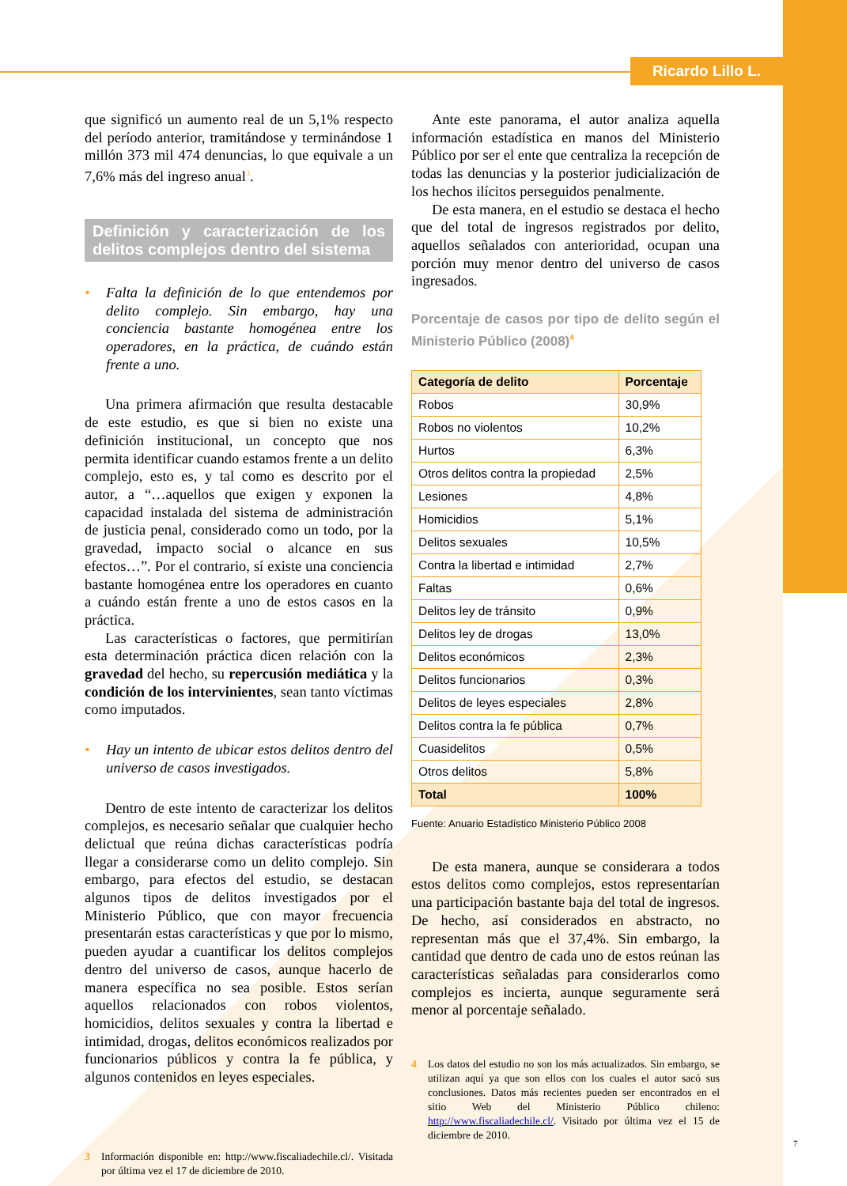Ricardo Lillo L.
que significó un aumento real de un 5,1% respecto del período anterior, tramitándose y terminándose 1 millón 373 mil 474 denuncias, lo que equivale a un 7,6% más del ingreso anual<sup>3</sup>.
Definición y caracterización de los delitos complejos dentro del sistema
• Falta la definición de lo que entendemos por delito complejo. Sin embargo, hay una conciencia bastante homogénea entre los operadores, en la práctica, de cuándo están frente a uno.
Una primera afirmación que resulta destacable de este estudio, es que si bien no existe una definición institucional, un concepto que nos permita identificar cuando estamos frente a un delito complejo, esto es, y tal como es descrito por el autor, a “…aquellos que exigen y exponen la capacidad instalada del sistema de administración de justicia penal, considerado como un todo, por la gravedad, impacto social o alcance en sus efectos…”. Por el contrario, sí existe una conciencia bastante homogénea entre los operadores en cuanto a cuándo están frente a uno de estos casos en la práctica.
Las características o factores, que permitirían esta determinación práctica dicen relación con la gravedad del hecho, su repercusión mediática y la condición de los intervinientes, sean tanto víctimas como imputados.
• Hay un intento de ubicar estos delitos dentro del universo de casos investigados.
Dentro de este intento de caracterizar los delitos complejos, es necesario señalar que cualquier hecho delictual que reúna dichas características podría llegar a considerarse como un delito complejo. Sin embargo, para efectos del estudio, se destacan algunos tipos de delitos investigados por el Ministerio Público, que con mayor frecuencia presentarán estas características y que por lo mismo, pueden ayudar a cuantificar los delitos complejos dentro del universo de casos, aunque hacerlo de manera específica no sea posible. Estos serían aquellos relacionados con robos violentos, homicidios, delitos sexuales y contra la libertad e intimidad, drogas, delitos económicos realizados por funcionarios públicos y contra la fe pública, y algunos contenidos en leyes especiales.
3 Información disponible en: http://www.fiscaliadechile.cl/. Visitada por última vez el 17 de diciembre de 2010.
Ante este panorama, el autor analiza aquella información estadística en manos del Ministerio Público por ser el ente que centraliza la recepción de todas las denuncias y la posterior judicialización de los hechos ilícitos perseguidos penalmente.
De esta manera, en el estudio se destaca el hecho que del total de ingresos registrados por delito, aquellos señalados con anterioridad, ocupan una porción muy menor dentro del universo de casos ingresados.
Porcentaje de casos por tipo de delito según el Ministerio Público (2008)<sup>4</sup>
| Categoría de delito | Porcentaje |
| --- | --- |
| Robos | 30,9% |
| Robos no violentos | 10,2% |
| Hurtos | 6,3% |
| Otros delitos contra la propiedad | 2,5% |
| Lesiones | 4,8% |
| Homicidios | 5,1% |
| Delitos sexuales | 10,5% |
| Contra la libertad e intimidad | 2,7% |
| Faltas | 0,6% |
| Delitos ley de tránsito | 0,9% |
| Delitos ley de drogas | 13,0% |
| Delitos económicos | 2,3% |
| Delitos funcionarios | 0,3% |
| Delitos de leyes especiales | 2,8% |
| Delitos contra la fe pública | 0,7% |
| Cuasidelitos | 0,5% |
| Otros delitos | 5,8% |
| Total | 100% |
Fuente: Anuario Estadístico Ministerio Público 2008
De esta manera, aunque se considerara a todos estos delitos como complejos, estos representarían una participación bastante baja del total de ingresos. De hecho, así considerados en abstracto, no representan más que el 37,4%. Sin embargo, la cantidad que dentro de cada uno de estos reúnan las características señaladas para considerarlos como complejos es incierta, aunque seguramente será menor al porcentaje señalado.
4 Los datos del estudio no son los más actualizados. Sin embargo, se utilizan aquí ya que son ellos con los cuales el autor sacó sus conclusiones. Datos más recientes pueden ser encontrados en el sitio Web del Ministerio Público chileno: http://www.fiscaliadechile.cl/. Visitado por última vez el 15 de diciembre de 2010.
7